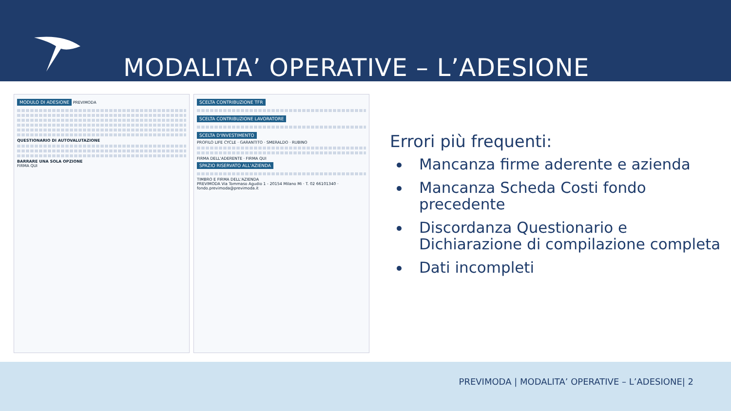MODALITA’ OPERATIVE – L’ADESIONE
MODULO DI ADESIONE PREVIMODA
QUESTIONARIO DI AUTOVALUTAZIONE
BARRARE UNA SOLA OPZIONE
FIRMA QUI
SCELTA CONTRIBUZIONE TFR
SCELTA CONTRIBUZIONE LAVORATORE
SCELTA D'INVESTIMENTO
PROFILO LIFE CYCLE · GARANTITO · SMERALDO · RUBINO
FIRMA DELL'ADERENTE · FIRMA QUI
SPAZIO RISERVATO ALL'AZIENDA
TIMBRO E FIRMA DELL'AZIENDA
PREVIMODA Via Tommaso Agudio 1 - 20154 Milano Mi · T. 02 66101340 · fondo.previmoda@previmoda.it
Errori più frequenti:
Mancanza firme aderente e azienda
Mancanza Scheda Costi fondo precedente
Discordanza Questionario e Dichiarazione di compilazione completa
Dati incompleti
PREVIMODA | MODALITA’ OPERATIVE – L’ADESIONE| 2